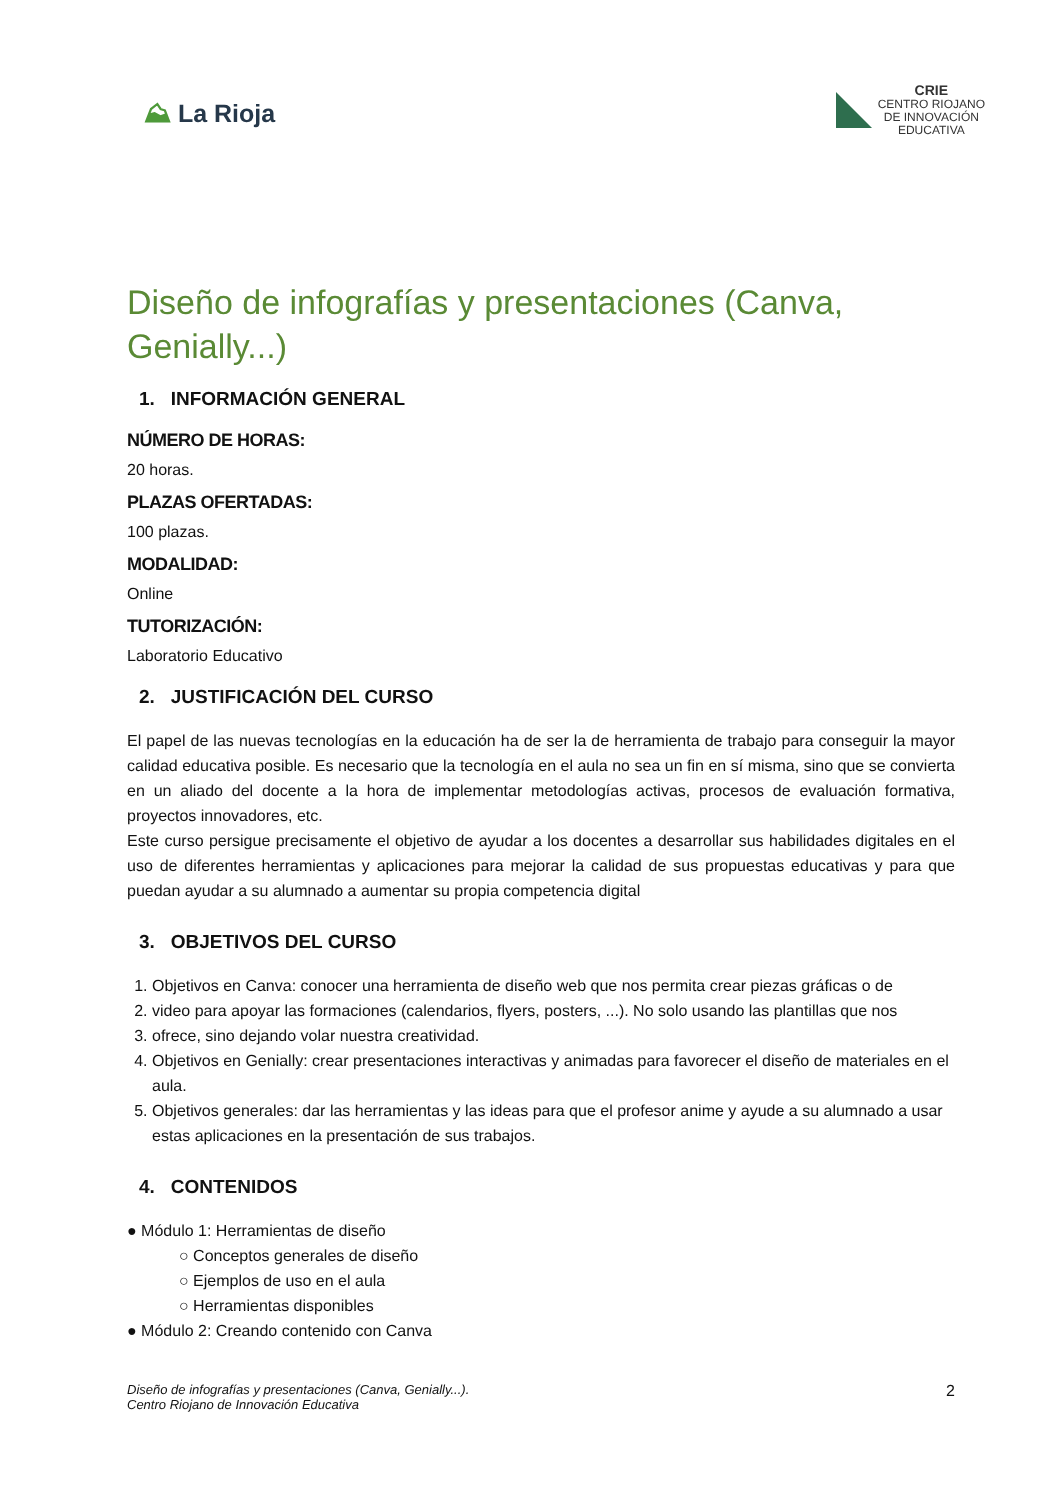⛰ La Rioja
CRIE
CENTRO RIOJANO
DE INNOVACIÓN
EDUCATIVA
Diseño de infografías y presentaciones (Canva, Genially...)
1. INFORMACIÓN GENERAL
NÚMERO DE HORAS:
20 horas.
PLAZAS OFERTADAS:
100 plazas.
MODALIDAD:
Online
TUTORIZACIÓN:
Laboratorio Educativo
2. JUSTIFICACIÓN DEL CURSO
El papel de las nuevas tecnologías en la educación ha de ser la de herramienta de trabajo para conseguir la mayor calidad educativa posible. Es necesario que la tecnología en el aula no sea un fin en sí misma, sino que se convierta en un aliado del docente a la hora de implementar metodologías activas, procesos de evaluación formativa, proyectos innovadores, etc.
Este curso persigue precisamente el objetivo de ayudar a los docentes a desarrollar sus habilidades digitales en el uso de diferentes herramientas y aplicaciones para mejorar la calidad de sus propuestas educativas y para que puedan ayudar a su alumnado a aumentar su propia competencia digital
3. OBJETIVOS DEL CURSO
1. Objetivos en Canva: conocer una herramienta de diseño web que nos permita crear piezas gráficas o de
2. video para apoyar las formaciones (calendarios, flyers, posters, ...). No solo usando las plantillas que nos
3. ofrece, sino dejando volar nuestra creatividad.
4. Objetivos en Genially: crear presentaciones interactivas y animadas para favorecer el diseño de materiales en el aula.
5. Objetivos generales: dar las herramientas y las ideas para que el profesor anime y ayude a su alumnado a usar estas aplicaciones en la presentación de sus trabajos.
4. CONTENIDOS
● Módulo 1: Herramientas de diseño
○ Conceptos generales de diseño
○ Ejemplos de uso en el aula
○ Herramientas disponibles
● Módulo 2: Creando contenido con Canva
Diseño de infografías y presentaciones (Canva, Genially...).
Centro Riojano de Innovación Educativa
2